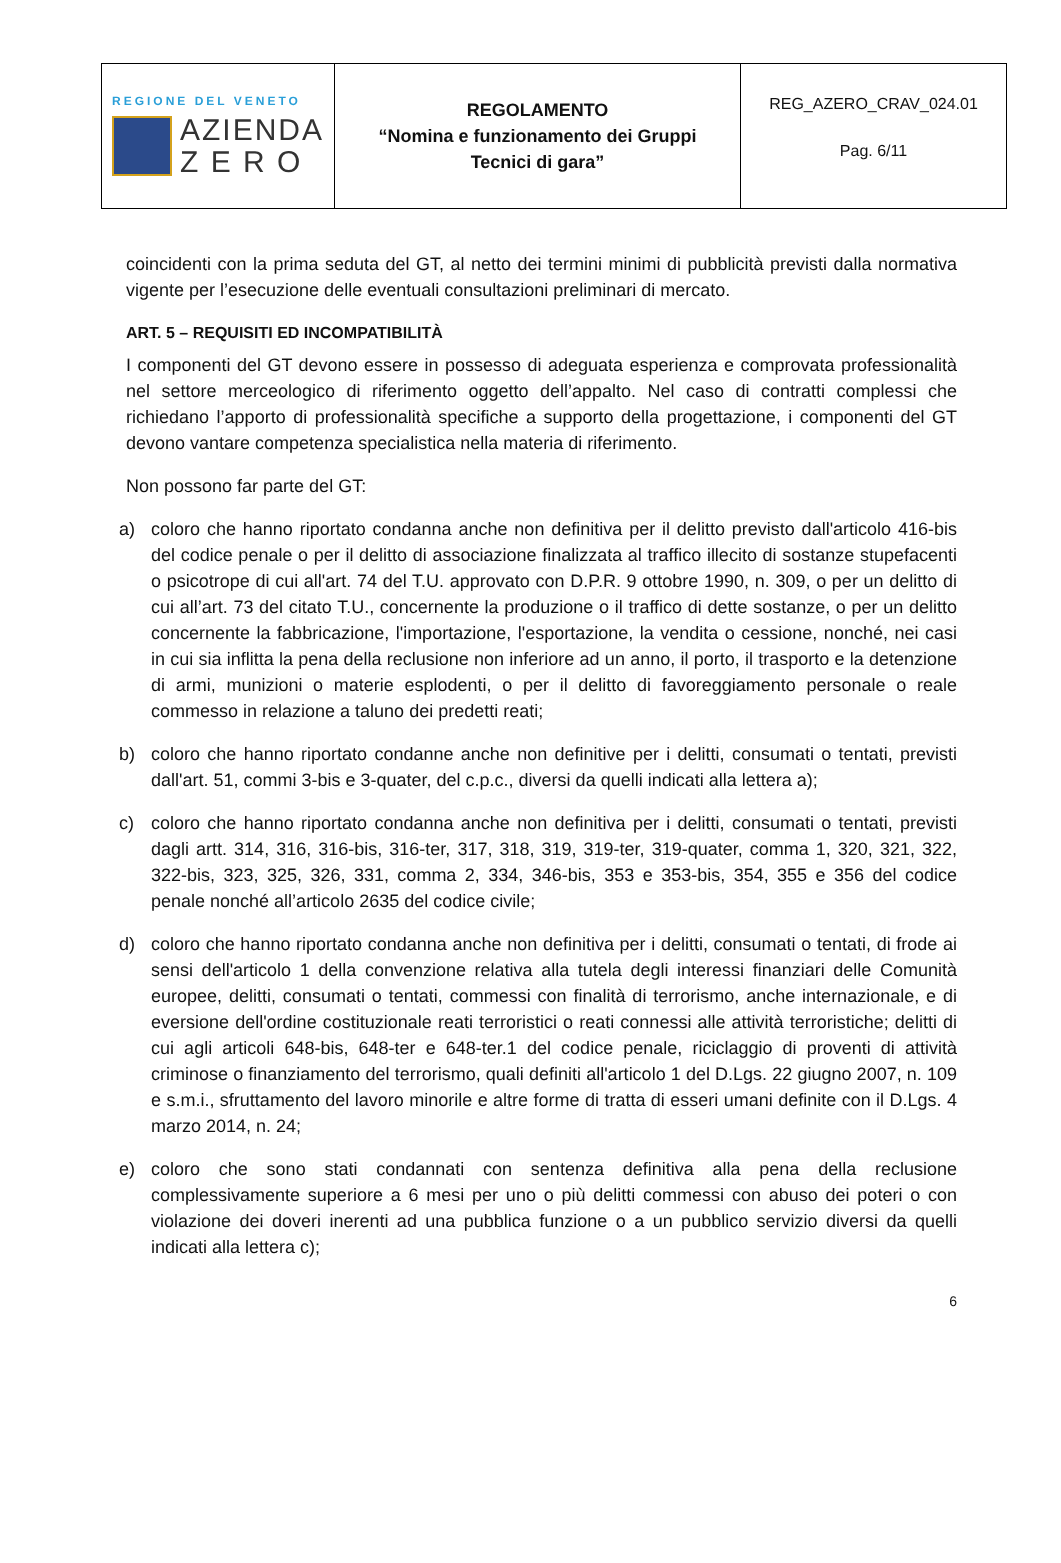| REGIONE DEL VENETO AZIENDA Z E R O | REGOLAMENTO “Nomina e funzionamento dei Gruppi Tecnici di gara” | REG_AZERO_CRAV_024.01 Pag. 6/11 |
coincidenti con la prima seduta del GT, al netto dei termini minimi di pubblicità previsti dalla normativa vigente per l’esecuzione delle eventuali consultazioni preliminari di mercato.
ART. 5 – REQUISITI ED INCOMPATIBILITÀ
I componenti del GT devono essere in possesso di adeguata esperienza e comprovata professionalità nel settore merceologico di riferimento oggetto dell’appalto. Nel caso di contratti complessi che richiedano l’apporto di professionalità specifiche a supporto della progettazione, i componenti del GT devono vantare competenza specialistica nella materia di riferimento.
Non possono far parte del GT:
a) coloro che hanno riportato condanna anche non definitiva per il delitto previsto dall'articolo 416-bis del codice penale o per il delitto di associazione finalizzata al traffico illecito di sostanze stupefacenti o psicotrope di cui all'art. 74 del T.U. approvato con D.P.R. 9 ottobre 1990, n. 309, o per un delitto di cui all’art. 73 del citato T.U., concernente la produzione o il traffico di dette sostanze, o per un delitto concernente la fabbricazione, l'importazione, l'esportazione, la vendita o cessione, nonché, nei casi in cui sia inflitta la pena della reclusione non inferiore ad un anno, il porto, il trasporto e la detenzione di armi, munizioni o materie esplodenti, o per il delitto di favoreggiamento personale o reale commesso in relazione a taluno dei predetti reati;
b) coloro che hanno riportato condanne anche non definitive per i delitti, consumati o tentati, previsti dall'art. 51, commi 3-bis e 3-quater, del c.p.c., diversi da quelli indicati alla lettera a);
c) coloro che hanno riportato condanna anche non definitiva per i delitti, consumati o tentati, previsti dagli artt. 314, 316, 316-bis, 316-ter, 317, 318, 319, 319-ter, 319-quater, comma 1, 320, 321, 322, 322-bis, 323, 325, 326, 331, comma 2, 334, 346-bis, 353 e 353-bis, 354, 355 e 356 del codice penale nonché all’articolo 2635 del codice civile;
d) coloro che hanno riportato condanna anche non definitiva per i delitti, consumati o tentati, di frode ai sensi dell'articolo 1 della convenzione relativa alla tutela degli interessi finanziari delle Comunità europee, delitti, consumati o tentati, commessi con finalità di terrorismo, anche internazionale, e di eversione dell'ordine costituzionale reati terroristici o reati connessi alle attività terroristiche; delitti di cui agli articoli 648-bis, 648-ter e 648-ter.1 del codice penale, riciclaggio di proventi di attività criminose o finanziamento del terrorismo, quali definiti all'articolo 1 del D.Lgs. 22 giugno 2007, n. 109 e s.m.i., sfruttamento del lavoro minorile e altre forme di tratta di esseri umani definite con il D.Lgs. 4 marzo 2014, n. 24;
e) coloro che sono stati condannati con sentenza definitiva alla pena della reclusione complessivamente superiore a 6 mesi per uno o più delitti commessi con abuso dei poteri o con violazione dei doveri inerenti ad una pubblica funzione o a un pubblico servizio diversi da quelli indicati alla lettera c);
6